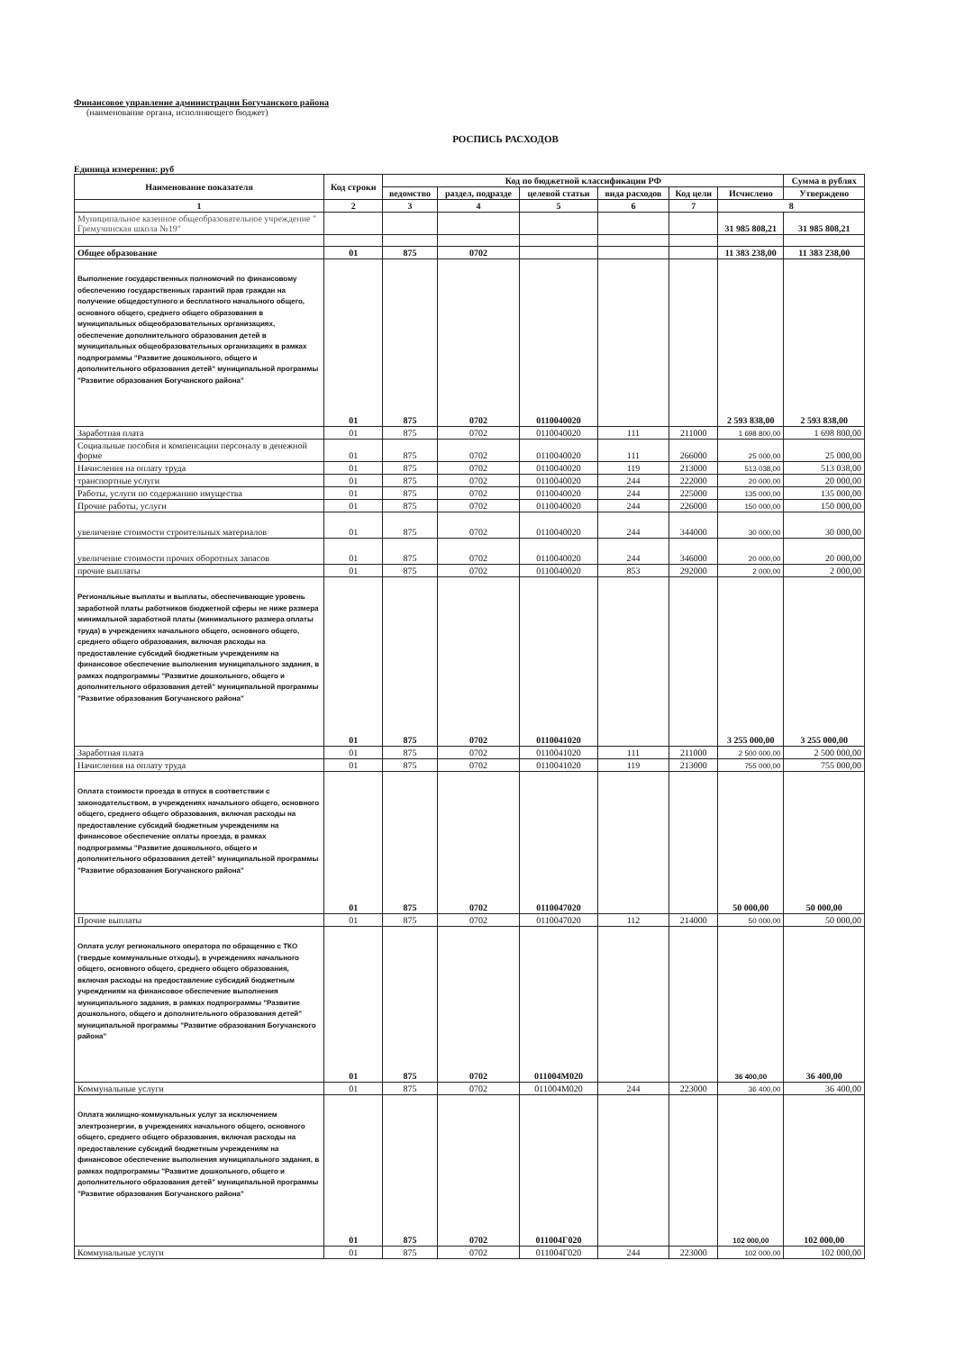Финансовое управление администрации Богучанского района
(наименование органа, исполняющего бюджет)
РОСПИСЬ РАСХОДОВ
Единица измерения: руб
| Наименование показателя | Код строки | Код по бюджетной классификации РФ | | | | | | Сумма в рублях |
| --- | --- | --- | --- | --- | --- | --- | --- | --- |
| | | ведомство | раздел, подразде | целевой статьи | вида расходов | Код цели | Исчислено | Утверждено |
| 1 | 2 | 3 | 4 | 5 | 6 | 7 | 8 | |
| Муниципальное казенное общеобразовательное учреждение " Гремучинская школа №19" | | | | | | | 31 985 808,21 | 31 985 808,21 |
| Общее образование | 01 | 875 | 0702 | | | | 11 383 238,00 | 11 383 238,00 |
| Выполнение государственных полномочий по финансовому обеспечению государственных гарантий прав граждан на получение общедоступного и бесплатного начального общего, основного общего, среднего общего образования в муниципальных общеобразовательных организациях, обеспечение дополнительного образования детей в муниципальных общеобразовательных организациях в рамках подпрограммы "Развитие дошкольного, общего и дополнительного образования детей" муниципальной программы "Развитие образования Богучанского района" | 01 | 875 | 0702 | 0110040020 | | | 2 593 838,00 | 2 593 838,00 |
| Заработная плата | 01 | 875 | 0702 | 0110040020 | 111 | 211000 | 1 698 800,00 | 1 698 800,00 |
| Социальные пособия и компенсации персоналу в денежной форме | 01 | 875 | 0702 | 0110040020 | 111 | 266000 | 25 000,00 | 25 000,00 |
| Начисления на оплату труда | 01 | 875 | 0702 | 0110040020 | 119 | 213000 | 513 038,00 | 513 038,00 |
| транспортные услуги | 01 | 875 | 0702 | 0110040020 | 244 | 222000 | 20 000,00 | 20 000,00 |
| Работы, услуги по содержанию имущества | 01 | 875 | 0702 | 0110040020 | 244 | 225000 | 135 000,00 | 135 000,00 |
| Прочие работы, услуги | 01 | 875 | 0702 | 0110040020 | 244 | 226000 | 150 000,00 | 150 000,00 |
| увеличение стоимости строительных материалов | 01 | 875 | 0702 | 0110040020 | 244 | 344000 | 30 000,00 | 30 000,00 |
| увеличение стоимости прочих оборотных запасов | 01 | 875 | 0702 | 0110040020 | 244 | 346000 | 20 000,00 | 20 000,00 |
| прочие выплаты | 01 | 875 | 0702 | 0110040020 | 853 | 292000 | 2 000,00 | 2 000,00 |
| Региональные выплаты и выплаты, обеспечивающие уровень заработной платы работников бюджетной сферы не ниже размера минимальной заработной платы (минимального размера оплаты труда) в учреждениях начального общего, основного общего, среднего общего образования, включая расходы на предоставление субсидий бюджетным учреждениям на финансовое обеспечение выполнения муниципального задания, в рамках подпрограммы "Развитие дошкольного, общего и дополнительного образования детей" муниципальной программы "Развитие образования Богучанского района" | 01 | 875 | 0702 | 0110041020 | | | 3 255 000,00 | 3 255 000,00 |
| Заработная плата | 01 | 875 | 0702 | 0110041020 | 111 | 211000 | 2 500 000,00 | 2 500 000,00 |
| Начисления на оплату труда | 01 | 875 | 0702 | 0110041020 | 119 | 213000 | 755 000,00 | 755 000,00 |
| Оплата стоимости проезда в отпуск в соответствии с законодательством, в учреждениях начального общего, основного общего, среднего общего образования, включая расходы на предоставление субсидий бюджетным учреждениям на финансовое обеспечение оплаты проезда, в рамках подпрограммы "Развитие дошкольного, общего и дополнительного образования детей" муниципальной программы "Развитие образования Богучанского района" | 01 | 875 | 0702 | 0110047020 | | | 50 000,00 | 50 000,00 |
| Прочие выплаты | 01 | 875 | 0702 | 0110047020 | 112 | 214000 | 50 000,00 | 50 000,00 |
| Оплата услуг регионального оператора по обращению с ТКО (твердые коммунальные отходы), в учреждениях начального общего, основного общего, среднего общего образования, включая расходы на предоставление субсидий бюджетным учреждениям на финансовое обеспечение выполнения муниципального задания, в рамках подпрограммы "Развитие дошкольного, общего и дополнительного образования детей" муниципальной программы "Развитие образования Богучанского района" | 01 | 875 | 0702 | 011004М020 | | | 36 400,00 | 36 400,00 |
| Коммунальные услуги | 01 | 875 | 0702 | 011004М020 | 244 | 223000 | 36 400,00 | 36 400,00 |
| Оплата жилищно-коммунальных услуг за исключением электроэнергии, в учреждениях начального общего, основного общего, среднего общего образования, включая расходы на предоставление субсидий бюджетным учреждениям на финансовое обеспечение выполнения муниципального задания, в рамках подпрограммы "Развитие дошкольного, общего и дополнительного образования детей" муниципальной программы "Развитие образования Богучанского района" | 01 | 875 | 0702 | 011004Г020 | | | 102 000,00 | 102 000,00 |
| Коммунальные услуги | 01 | 875 | 0702 | 011004Г020 | 244 | 223000 | 102 000,00 | 102 000,00 |